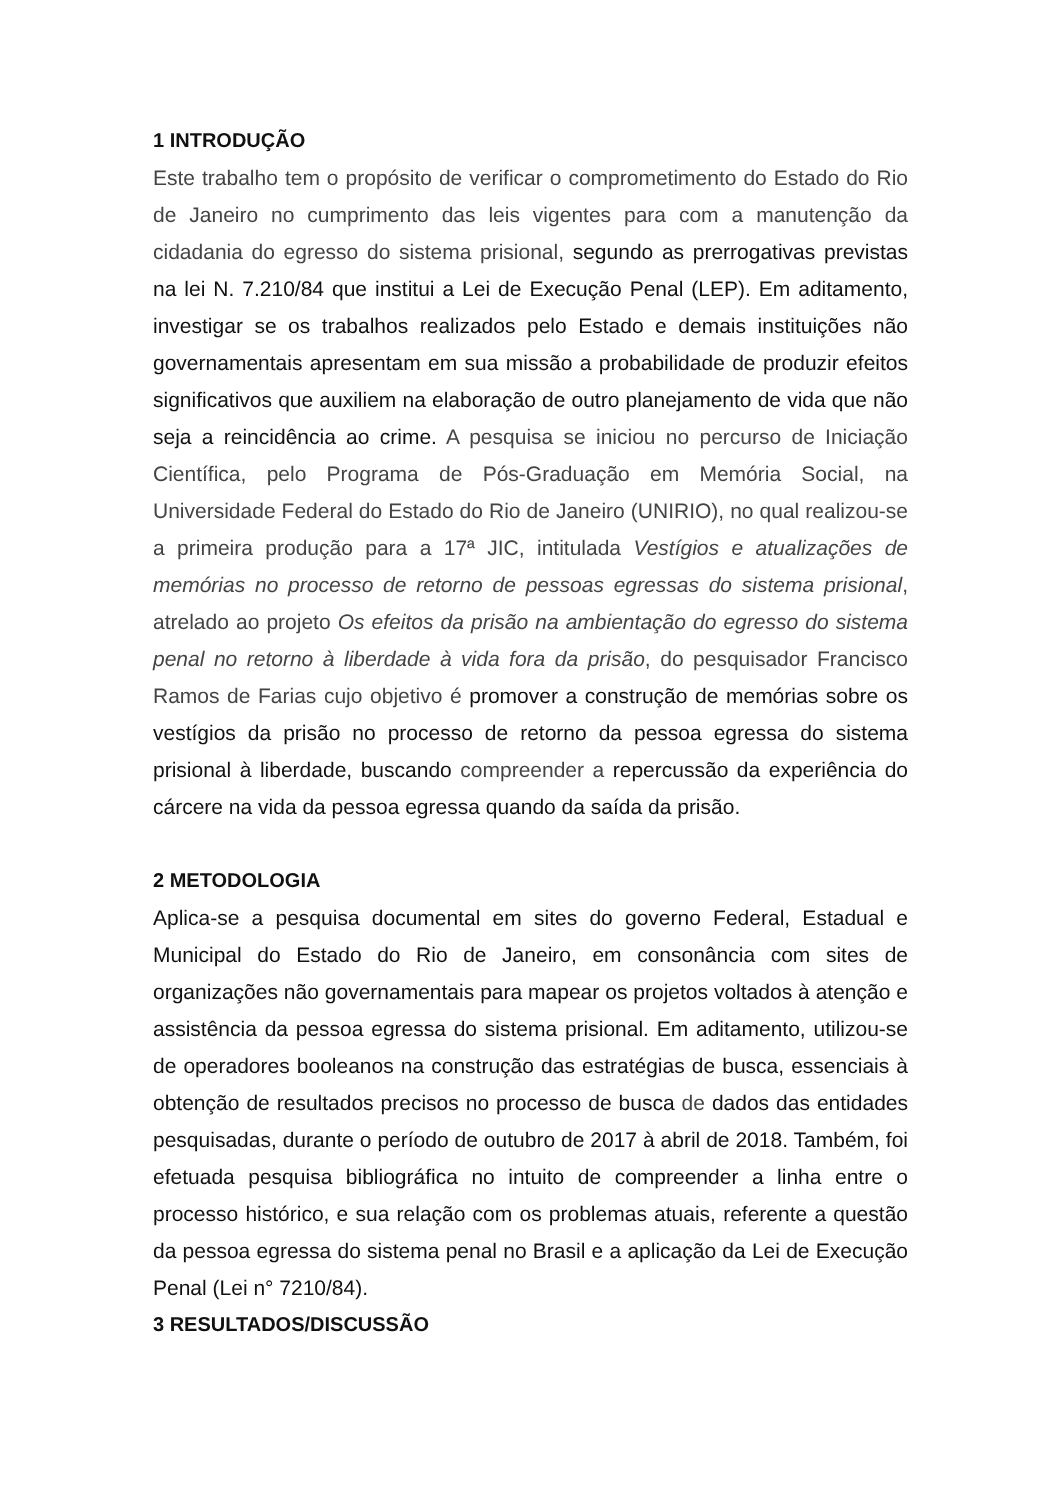1 INTRODUÇÃO
Este trabalho tem o propósito de verificar o comprometimento do Estado do Rio de Janeiro no cumprimento das leis vigentes para com a manutenção da cidadania do egresso do sistema prisional, segundo as prerrogativas previstas na lei N. 7.210/84 que institui a Lei de Execução Penal (LEP). Em aditamento, investigar se os trabalhos realizados pelo Estado e demais instituições não governamentais apresentam em sua missão a probabilidade de produzir efeitos significativos que auxiliem na elaboração de outro planejamento de vida que não seja a reincidência ao crime. A pesquisa se iniciou no percurso de Iniciação Científica, pelo Programa de Pós-Graduação em Memória Social, na Universidade Federal do Estado do Rio de Janeiro (UNIRIO), no qual realizou-se a primeira produção para a 17ª JIC, intitulada Vestígios e atualizações de memórias no processo de retorno de pessoas egressas do sistema prisional, atrelado ao projeto Os efeitos da prisão na ambientação do egresso do sistema penal no retorno à liberdade à vida fora da prisão, do pesquisador Francisco Ramos de Farias cujo objetivo é promover a construção de memórias sobre os vestígios da prisão no processo de retorno da pessoa egressa do sistema prisional à liberdade, buscando compreender a repercussão da experiência do cárcere na vida da pessoa egressa quando da saída da prisão.
2 METODOLOGIA
Aplica-se a pesquisa documental em sites do governo Federal, Estadual e Municipal do Estado do Rio de Janeiro, em consonância com sites de organizações não governamentais para mapear os projetos voltados à atenção e assistência da pessoa egressa do sistema prisional. Em aditamento, utilizou-se de operadores booleanos na construção das estratégias de busca, essenciais à obtenção de resultados precisos no processo de busca de dados das entidades pesquisadas, durante o período de outubro de 2017 à abril de 2018. Também, foi efetuada pesquisa bibliográfica no intuito de compreender a linha entre o processo histórico, e sua relação com os problemas atuais, referente a questão da pessoa egressa do sistema penal no Brasil e a aplicação da Lei de Execução Penal (Lei n° 7210/84).
3 RESULTADOS/DISCUSSÃO